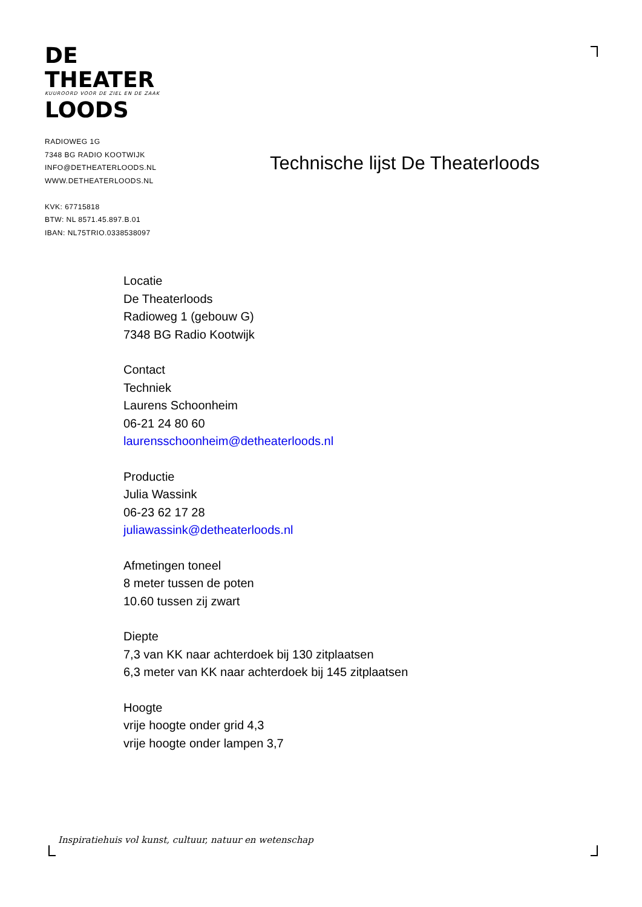DE
THEATER
KUUROORD VOOR DE ZIEL EN DE ZAAK
LOODS
RADIOWEG 1G
7348 BG RADIO KOOTWIJK
INFO@DETHEATERLOODS.NL
WWW.DETHEATERLOODS.NL
KVK: 67715818
BTW: NL 8571.45.897.B.01
IBAN: NL75TRIO.0338538097
Technische lijst De Theaterloods
Locatie
De Theaterloods
Radioweg 1 (gebouw G)
7348 BG Radio Kootwijk
Contact
Techniek
Laurens Schoonheim
06-21 24 80 60
laurensschoonheim@detheaterloods.nl
Productie
Julia Wassink
06-23 62 17 28
juliawassink@detheaterloods.nl
Afmetingen toneel
8 meter tussen de poten
10.60 tussen zij zwart
Diepte
7,3 van KK naar achterdoek bij 130 zitplaatsen
6,3 meter van KK naar achterdoek bij 145 zitplaatsen
Hoogte
vrije hoogte onder grid 4,3
vrije hoogte onder lampen 3,7
Inspiratiehuis vol kunst, cultuur, natuur en wetenschap